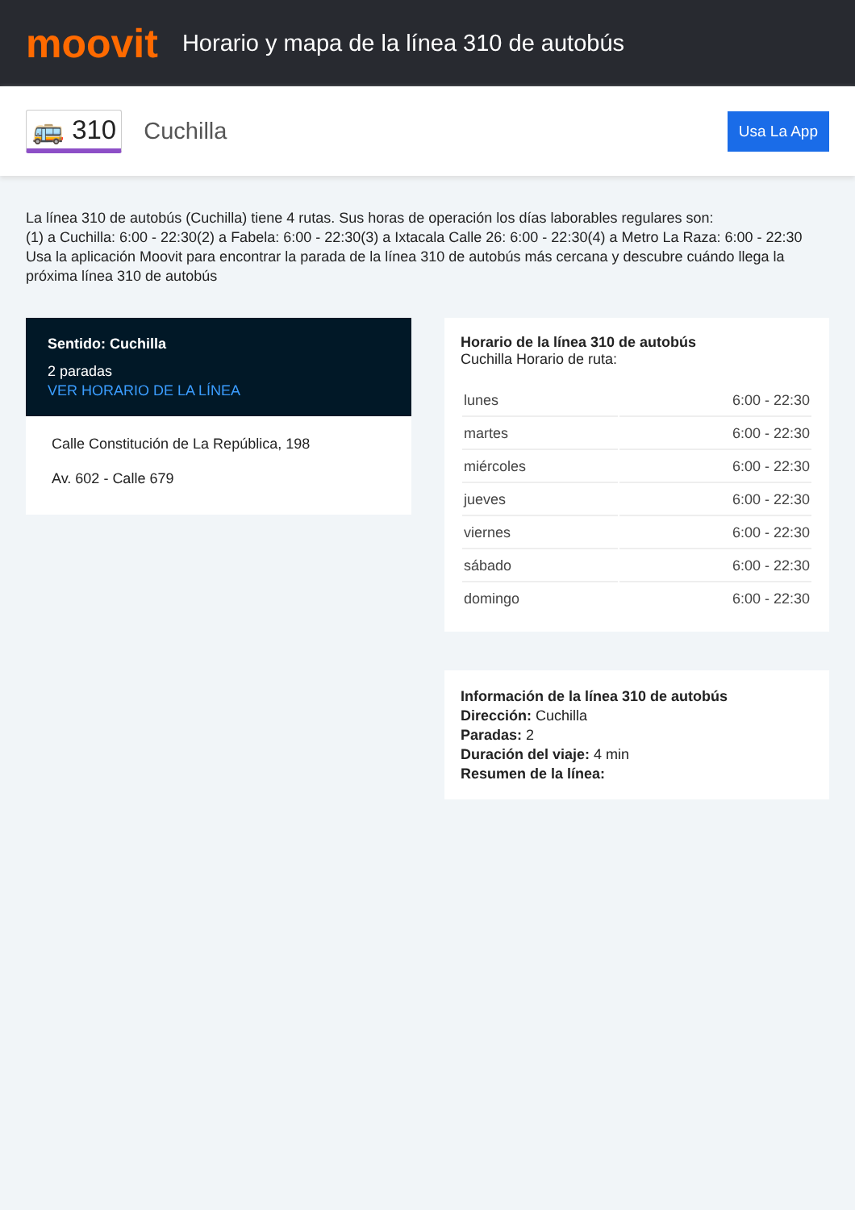moovit
Horario y mapa de la línea 310 de autobús
🚌 310
Cuchilla
Usa La App
La línea 310 de autobús (Cuchilla) tiene 4 rutas. Sus horas de operación los días laborables regulares son:
(1) a Cuchilla: 6:00 - 22:30(2) a Fabela: 6:00 - 22:30(3) a Ixtacala Calle 26: 6:00 - 22:30(4) a Metro La Raza: 6:00 - 22:30
Usa la aplicación Moovit para encontrar la parada de la línea 310 de autobús más cercana y descubre cuándo llega la próxima línea 310 de autobús
Sentido: Cuchilla
2 paradas
VER HORARIO DE LA LÍNEA
Calle Constitución de La República, 198
Av. 602 - Calle 679
Horario de la línea 310 de autobús
Cuchilla Horario de ruta:
| lunes | 6:00 - 22:30 |
| martes | 6:00 - 22:30 |
| miércoles | 6:00 - 22:30 |
| jueves | 6:00 - 22:30 |
| viernes | 6:00 - 22:30 |
| sábado | 6:00 - 22:30 |
| domingo | 6:00 - 22:30 |
Información de la línea 310 de autobús
Dirección: Cuchilla
Paradas: 2
Duración del viaje: 4 min
Resumen de la línea: